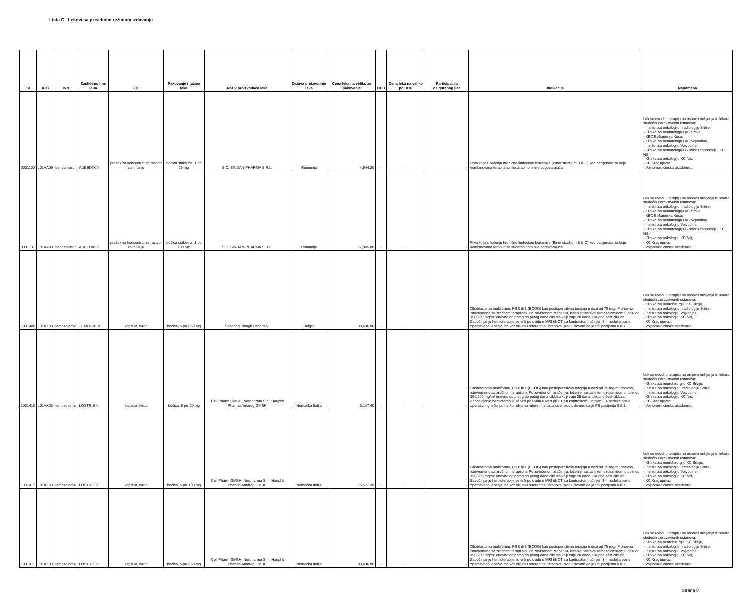Lista C . Lekovi sa posebnim režimom izdavanja
| JKL | ATC | INN | Zaštićeno ime leka | FO | Pakovanje i jačina leka | Naziv proizvođača leka | Država proizvodnje leka | Cena leka na veliko za pakovanje | DDD | Cena leka na veliko po DDD | Participacija osiguranog lica | Indikacija | Napomena |
| --- | --- | --- | --- | --- | --- | --- | --- | --- | --- | --- | --- | --- | --- |
| 0031100 | L01AA09 | bendamustin | AUBEDIX ◊ | prašak za koncentrat za rastvor za infuziju | bočica staklena, 1 po 25 mg | S.C. SINDAN-PHARMA S.R.L. | Rumunija | 4,544.20 | - | - | - | Prva linija u lečenju hronične limfocitne leukemije (Binet stadijum B ili C) kod pacijenata za koje kombinovana terapija sa fludarabinom nije odgovarajuća | Lek se uvodi u terapiju na osnovu mišljenja tri lekara sledećih zdravstvenih ustanova: - Institut za onkologiju i radiologiju Srbije, - Klinika za hematologiju KC Srbije, - KBC Bežanijska Kosa, - Klinika za hematologiju KC Vojvodine, - Institut za onkologiju Vojvodine, - Klinika za hematologiju i kliničku imunologiju KC Niš, - Klinika za onkologiju KC Niš, - KC Kragujevac, - Vojnomedicinska akademija. |
| 0031101 | L01AA09 | bendamustin | AUBEDIX ◊ | prašak za koncentrat za rastvor za infuziju | bočica staklena, 1 po 100 mg | S.C. SINDAN-PHARMA S.R.L. | Rumunija | 17,965.00 | - | - | - | Prva linija u lečenju hronične limfocitne leukemije (Binet stadijum B ili C) kod pacijenata za koje kombinovana terapija sa fludarabinom nije odgovarajuća | Lek se uvodi u terapiju na osnovu mišljenja tri lekara sledećih zdravstvenih ustanova: - Institut za onkologiju i radiologiju Srbije, - Klinika za hematologiju KC Srbije, - KBC Bežanijska Kosa, - Klinika za hematologiju KC Vojvodine, - Institut za onkologiju Vojvodine, - Klinika za hematologiju i kliničku imunologiju KC Niš, - Klinika za onkologiju KC Niš, - KC Kragujevac, - Vojnomedicinska akademija. |
| 1031406 | L01AX03 | temozolomid | TEMODAL ◊ | kapsula, tvrda | bočica, 5 po 250 mg | Schering Plough Labo N.V. | Belgija | 30,636.80 | - | - | - | Glioblastoma multiforme, PS 0 ili 1 (ECOG) kao postoperativna terapija u dozi od 75 mg/m² dnevno, istovremeno sa zračnom terapijom. Po završenom zračenju, lečenje nastaviti temozolomidom u dozi od 150/200 mg/m² dnevno od prvog do petog dana ciklusa koji traje 28 dana, ukupno šest ciklusa. Započinjanje hemioterapije se vrši po uvidu u MRI (ili CT sa kontrastom) učinjen 3-4 nedelja posle operativnog lečenja, na konzilijumu referentne ustanove, pod uslovom da je PS pacijenta 0 ili 1. | Lek se uvodi u terapiju na osnovu mišljenja tri lekara sledećih zdravstvenih ustanova: - Klinika za neurohirurgiju KC Srbije, - Institut za onkologiju i radiologiju Srbije, - Institut za onkologiju Vojvodine, - Klinika za onkologiju KC Niš, - KC Kragujevac. - Vojnomedicinska akademija. |
| 1031410 | L01AX03 | temozolomid | LOSTRIS ◊ | kapsula, tvrda | bočica, 5 po 20 mg | Cell Pharm GMBH; Nerpharma S.r.l; Haupht Pharma Amareg GMBH | Nemačka Italija | 3,147.40 | - | - | - | Glioblastoma multiforme, PS 0 ili 1 (ECOG) kao postoperativna terapija u dozi od 75 mg/m² dnevno, istovremeno sa zračnom terapijom. Po završenom zračenju, lečenje nastaviti temozolomidom u dozi od 150/200 mg/m² dnevno od prvog do petog dana ciklusa koji traje 28 dana, ukupno šest ciklusa. Započinjanje hemioterapije se vrši po uvidu u MRI (ili CT sa kontrastom) učinjen 3-4 nedelja posle operativnog lečenja, na konzilijumu referentne ustanove, pod uslovom da je PS pacijenta 0 ili 1. | Lek se uvodi u terapiju na osnovu mišljenja tri lekara sledećih zdravstvenih ustanova: - Klinika za neurohirurgiju KC Srbije, - Institut za onkologiju i radiologiju Srbije, - Institut za onkologiju Vojvodine, - Klinika za onkologiju KC Niš, - KC Kragujevac. - Vojnomedicinska akademija. |
| 1031412 | L01AX03 | temozolomid | LOSTRIS ◊ | kapsula, tvrda | bočica, 5 po 100 mg | Cell Pharm GMBH; Nerpharma S.r.l; Haupht Pharma Amareg GMBH | Nemačka Italija | 15,571.20 | - | - | - | Glioblastoma multiforme, PS 0 ili 1 (ECOG) kao postoperativna terapija u dozi od 75 mg/m² dnevno, istovremeno sa zračnom terapijom. Po završenom zračenju, lečenje nastaviti temozolomidom u dozi od 150/200 mg/m² dnevno od prvog do petog dana ciklusa koji traje 28 dana, ukupno šest ciklusa. Započinjanje hemioterapije se vrši po uvidu u MRI (ili CT sa kontrastom) učinjen 3-4 nedelja posle operativnog lečenja, na konzilijumu referentne ustanove, pod uslovom da je PS pacijenta 0 ili 1. | Lek se uvodi u terapiju na osnovu mišljenja tri lekara sledećih zdravstvenih ustanova: - Klinika za neurohirurgiju KC Srbije, - Institut za onkologiju i radiologiju Srbije, - Institut za onkologiju Vojvodine, - Klinika za onkologiju KC Niš, - KC Kragujevac. - Vojnomedicinska akademija. |
| 1031411 | L01AX03 | temozolomid | LOSTRIS ◊ | kapsula, tvrda | bočica, 5 po 250 mg | Cell Pharm GMBH; Nerpharma S.r.l; Haupht Pharma Amareg GMBH | Nemačka Italija | 30,636.80 | - | - | - | Glioblastoma multiforme, PS 0 ili 1 (ECOG) kao postoperativna terapija u dozi od 75 mg/m² dnevno, istovremeno sa zračnom terapijom. Po završenom zračenju, lečenje nastaviti temozolomidom u dozi od 150/200 mg/m² dnevno od prvog do petog dana ciklusa koji traje 28 dana, ukupno šest ciklusa. Započinjanje hemioterapije se vrši po uvidu u MRI (ili CT sa kontrastom) učinjen 3-4 nedelja posle operativnog lečenja, na konzilijumu referentne ustanove, pod uslovom da je PS pacijenta 0 ili 1. | Lek se uvodi u terapiju na osnovu mišljenja tri lekara sledećih zdravstvenih ustanova: - Klinika za neurohirurgiju KC Srbije, - Institut za onkologiju i radiologiju Srbije, - Institut za onkologiju Vojvodine, - Klinika za onkologiju KC Niš, - KC Kragujevac. - Vojnomedicinska akademija. |
Strana 8